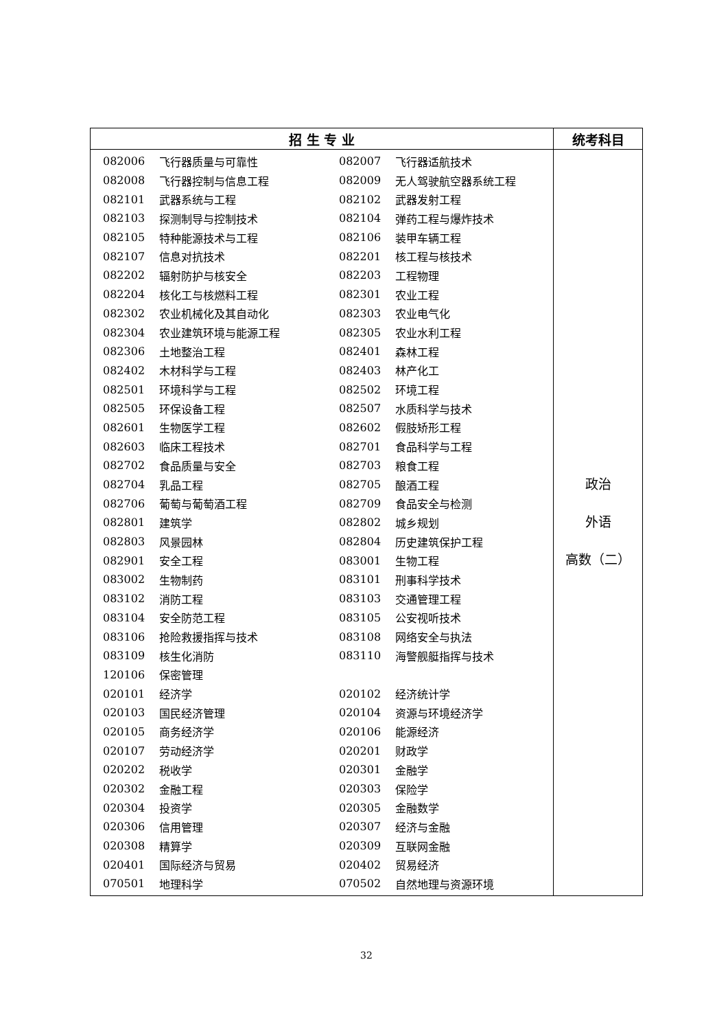| 招 生 专 业 | 统考科目 |
| --- | --- |
| / 082006 / 飞行器质量与可靠性 / 082007 / 飞行器适航技术 / / 082008 / 飞行器控制与信息工程 / 082009 / 无人驾驶航空器系统工程 / / 082101 / 武器系统与工程 / 082102 / 武器发射工程 / / 082103 / 探测制导与控制技术 / 082104 / 弹药工程与爆炸技术 / / 082105 / 特种能源技术与工程 / 082106 / 装甲车辆工程 / / 082107 / 信息对抗技术 / 082201 / 核工程与核技术 / / 082202 / 辐射防护与核安全 / 082203 / 工程物理 / / 082204 / 核化工与核燃料工程 / 082301 / 农业工程 / / 082302 / 农业机械化及其自动化 / 082303 / 农业电气化 / / 082304 / 农业建筑环境与能源工程 / 082305 / 农业水利工程 / / 082306 / 土地整治工程 / 082401 / 森林工程 / / 082402 / 木材科学与工程 / 082403 / 林产化工 / / 082501 / 环境科学与工程 / 082502 / 环境工程 / / 082505 / 环保设备工程 / 082507 / 水质科学与技术 / / 082601 / 生物医学工程 / 082602 / 假肢矫形工程 / / 082603 / 临床工程技术 / 082701 / 食品科学与工程 / / 082702 / 食品质量与安全 / 082703 / 粮食工程 / / 082704 / 乳品工程 / 082705 / 酿酒工程 / / 082706 / 葡萄与葡萄酒工程 / 082709 / 食品安全与检测 / / 082801 / 建筑学 / 082802 / 城乡规划 / / 082803 / 风景园林 / 082804 / 历史建筑保护工程 / / 082901 / 安全工程 / 083001 / 生物工程 / / 083002 / 生物制药 / 083101 / 刑事科学技术 / / 083102 / 消防工程 / 083103 / 交通管理工程 / / 083104 / 安全防范工程 / 083105 / 公安视听技术 / / 083106 / 抢险救援指挥与技术 / 083108 / 网络安全与执法 / / 083109 / 核生化消防 / 083110 / 海警舰艇指挥与技术 / / 120106 / 保密管理 / / / / 020101 / 经济学 / 020102 / 经济统计学 / / 020103 / 国民经济管理 / 020104 / 资源与环境经济学 / / 020105 / 商务经济学 / 020106 / 能源经济 / / 020107 / 劳动经济学 / 020201 / 财政学 / / 020202 / 税收学 / 020301 / 金融学 / / 020302 / 金融工程 / 020303 / 保险学 / / 020304 / 投资学 / 020305 / 金融数学 / / 020306 / 信用管理 / 020307 / 经济与金融 / / 020308 / 精算学 / 020309 / 互联网金融 / / 020401 / 国际经济与贸易 / 020402 / 贸易经济 / / 070501 / 地理科学 / 070502 / 自然地理与资源环境 / | 政治 外语 高数（二） |
32